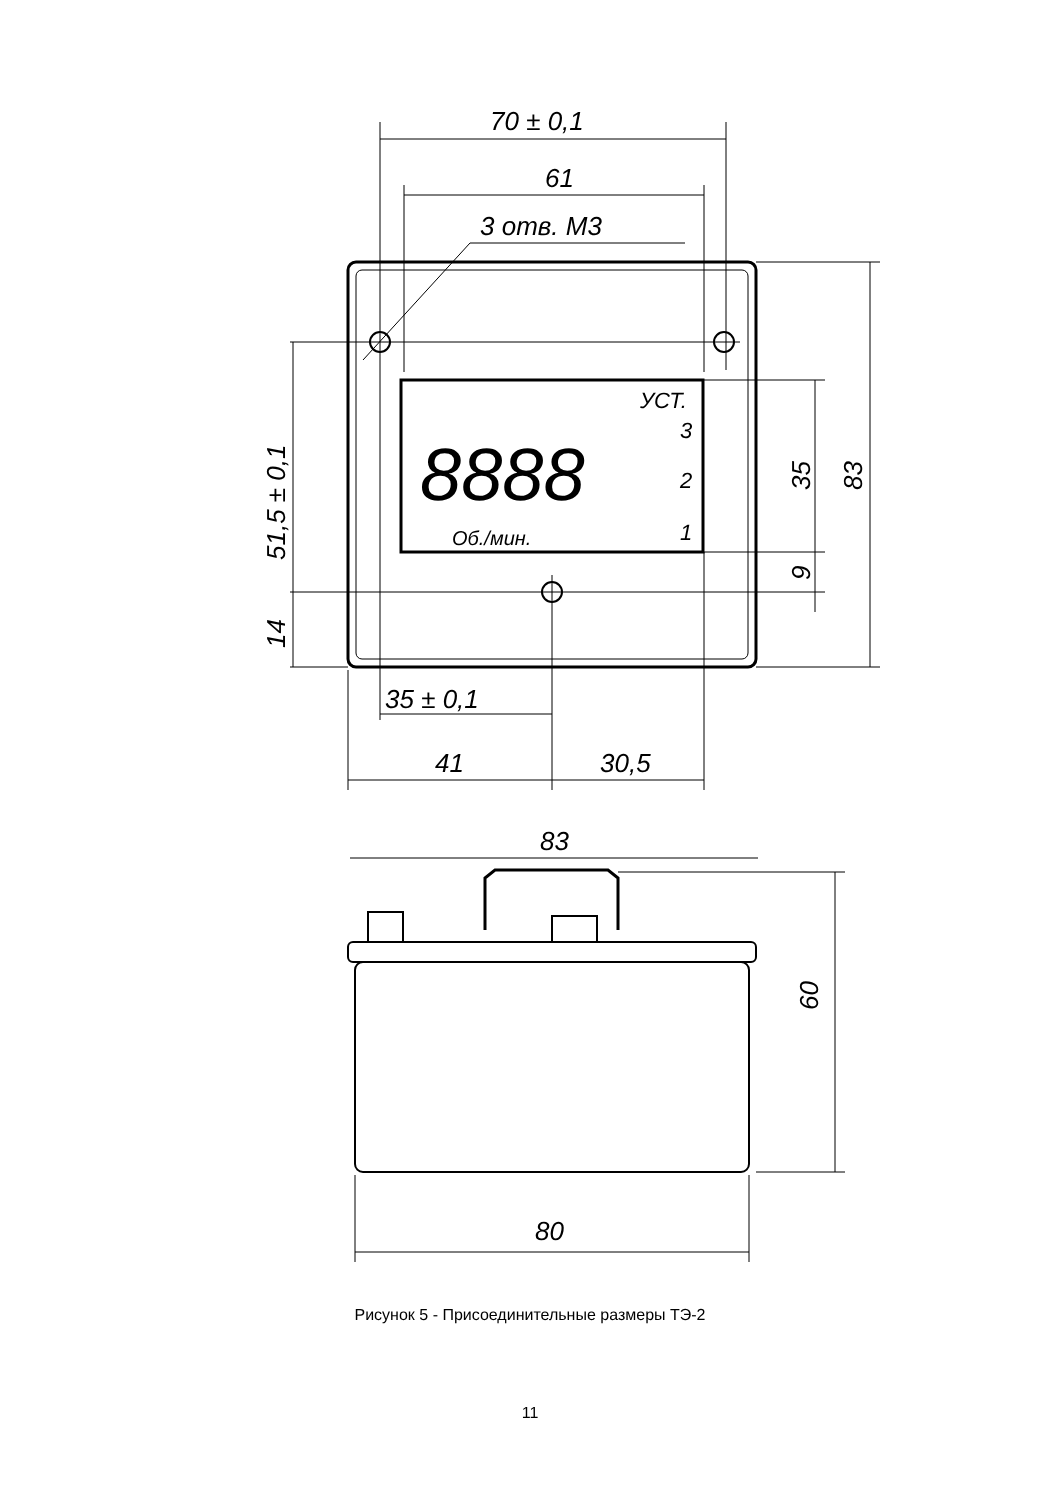70 ± 0,1
61
3 отв. М3
УСТ.
3
2
1
8888
Об./мин.
35 ± 0,1
41
30,5
51,5 ± 0,1
14
35
9
83
83
60
80
Рисунок 5 - Присоединительные размеры ТЭ-2
11